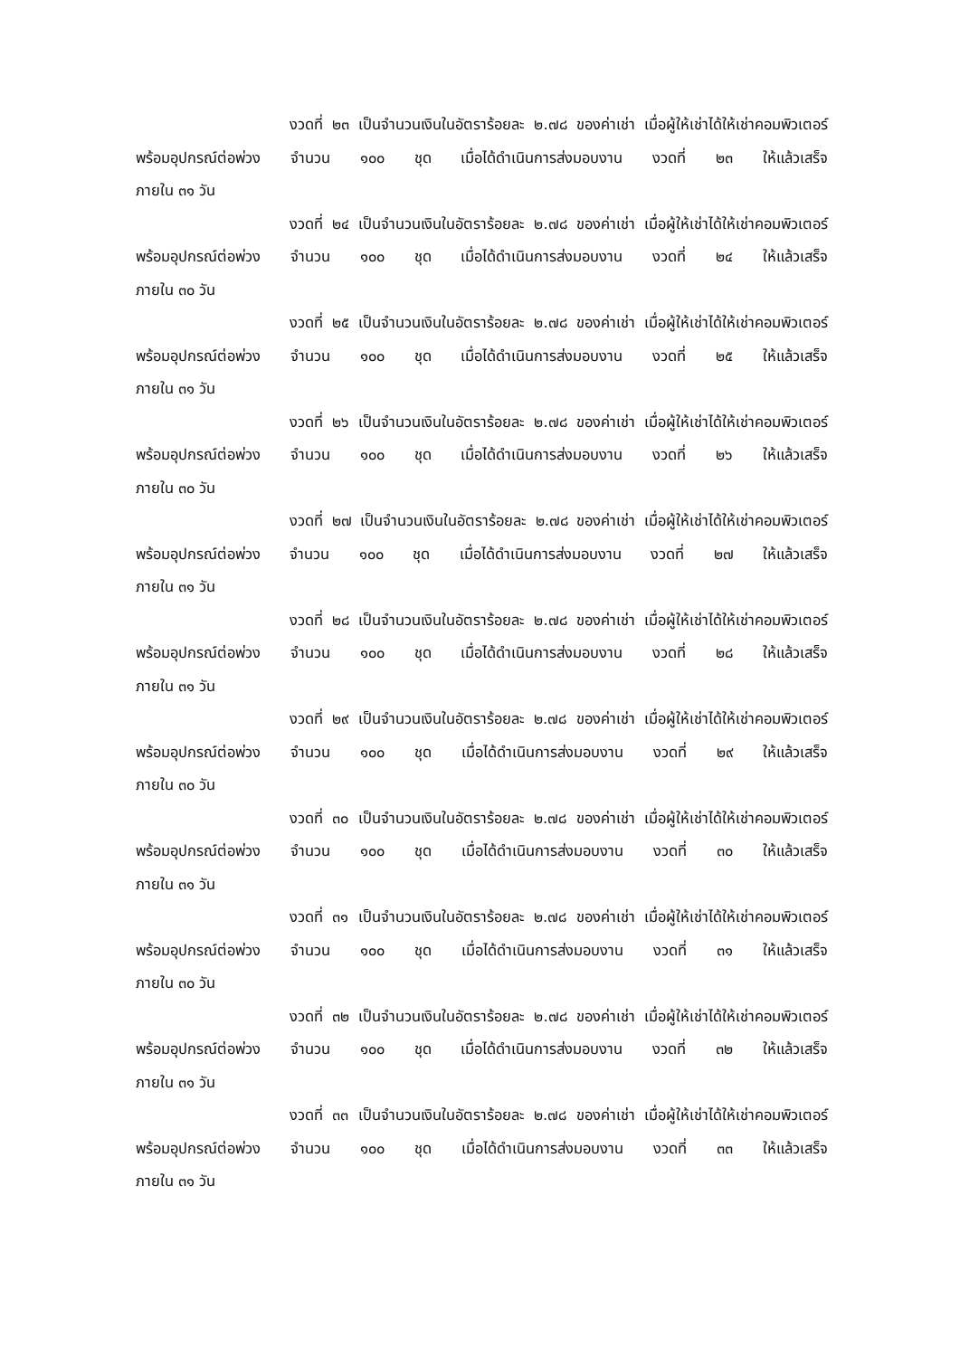งวดที่ ๒๓ เป็นจำนวนเงินในอัตราร้อยละ ๒.๗๘ ของค่าเช่า เมื่อผู้ให้เช่าได้ให้เช่าคอมพิวเตอร์ พร้อมอุปกรณ์ต่อพ่วง จำนวน ๑๐๐ ชุด เมื่อได้ดำเนินการส่งมอบงาน งวดที่ ๒๓ ให้แล้วเสร็จ
ภายใน ๓๑ วัน
งวดที่ ๒๔ เป็นจำนวนเงินในอัตราร้อยละ ๒.๗๘ ของค่าเช่า เมื่อผู้ให้เช่าได้ให้เช่าคอมพิวเตอร์ พร้อมอุปกรณ์ต่อพ่วง จำนวน ๑๐๐ ชุด เมื่อได้ดำเนินการส่งมอบงาน งวดที่ ๒๔ ให้แล้วเสร็จ
ภายใน ๓๐ วัน
งวดที่ ๒๕ เป็นจำนวนเงินในอัตราร้อยละ ๒.๗๘ ของค่าเช่า เมื่อผู้ให้เช่าได้ให้เช่าคอมพิวเตอร์ พร้อมอุปกรณ์ต่อพ่วง จำนวน ๑๐๐ ชุด เมื่อได้ดำเนินการส่งมอบงาน งวดที่ ๒๕ ให้แล้วเสร็จ
ภายใน ๓๑ วัน
งวดที่ ๒๖ เป็นจำนวนเงินในอัตราร้อยละ ๒.๗๘ ของค่าเช่า เมื่อผู้ให้เช่าได้ให้เช่าคอมพิวเตอร์ พร้อมอุปกรณ์ต่อพ่วง จำนวน ๑๐๐ ชุด เมื่อได้ดำเนินการส่งมอบงาน งวดที่ ๒๖ ให้แล้วเสร็จ
ภายใน ๓๐ วัน
งวดที่ ๒๗ เป็นจำนวนเงินในอัตราร้อยละ ๒.๗๘ ของค่าเช่า เมื่อผู้ให้เช่าได้ให้เช่าคอมพิวเตอร์ พร้อมอุปกรณ์ต่อพ่วง จำนวน ๑๐๐ ชุด เมื่อได้ดำเนินการส่งมอบงาน งวดที่ ๒๗ ให้แล้วเสร็จ
ภายใน ๓๑ วัน
งวดที่ ๒๘ เป็นจำนวนเงินในอัตราร้อยละ ๒.๗๘ ของค่าเช่า เมื่อผู้ให้เช่าได้ให้เช่าคอมพิวเตอร์ พร้อมอุปกรณ์ต่อพ่วง จำนวน ๑๐๐ ชุด เมื่อได้ดำเนินการส่งมอบงาน งวดที่ ๒๘ ให้แล้วเสร็จ
ภายใน ๓๑ วัน
งวดที่ ๒๙ เป็นจำนวนเงินในอัตราร้อยละ ๒.๗๘ ของค่าเช่า เมื่อผู้ให้เช่าได้ให้เช่าคอมพิวเตอร์ พร้อมอุปกรณ์ต่อพ่วง จำนวน ๑๐๐ ชุด เมื่อได้ดำเนินการส่งมอบงาน งวดที่ ๒๙ ให้แล้วเสร็จ
ภายใน ๓๐ วัน
งวดที่ ๓๐ เป็นจำนวนเงินในอัตราร้อยละ ๒.๗๘ ของค่าเช่า เมื่อผู้ให้เช่าได้ให้เช่าคอมพิวเตอร์ พร้อมอุปกรณ์ต่อพ่วง จำนวน ๑๐๐ ชุด เมื่อได้ดำเนินการส่งมอบงาน งวดที่ ๓๐ ให้แล้วเสร็จ
ภายใน ๓๑ วัน
งวดที่ ๓๑ เป็นจำนวนเงินในอัตราร้อยละ ๒.๗๘ ของค่าเช่า เมื่อผู้ให้เช่าได้ให้เช่าคอมพิวเตอร์ พร้อมอุปกรณ์ต่อพ่วง จำนวน ๑๐๐ ชุด เมื่อได้ดำเนินการส่งมอบงาน งวดที่ ๓๑ ให้แล้วเสร็จ
ภายใน ๓๐ วัน
งวดที่ ๓๒ เป็นจำนวนเงินในอัตราร้อยละ ๒.๗๘ ของค่าเช่า เมื่อผู้ให้เช่าได้ให้เช่าคอมพิวเตอร์ พร้อมอุปกรณ์ต่อพ่วง จำนวน ๑๐๐ ชุด เมื่อได้ดำเนินการส่งมอบงาน งวดที่ ๓๒ ให้แล้วเสร็จ
ภายใน ๓๑ วัน
งวดที่ ๓๓ เป็นจำนวนเงินในอัตราร้อยละ ๒.๗๘ ของค่าเช่า เมื่อผู้ให้เช่าได้ให้เช่าคอมพิวเตอร์ พร้อมอุปกรณ์ต่อพ่วง จำนวน ๑๐๐ ชุด เมื่อได้ดำเนินการส่งมอบงาน งวดที่ ๓๓ ให้แล้วเสร็จ
ภายใน ๓๑ วัน